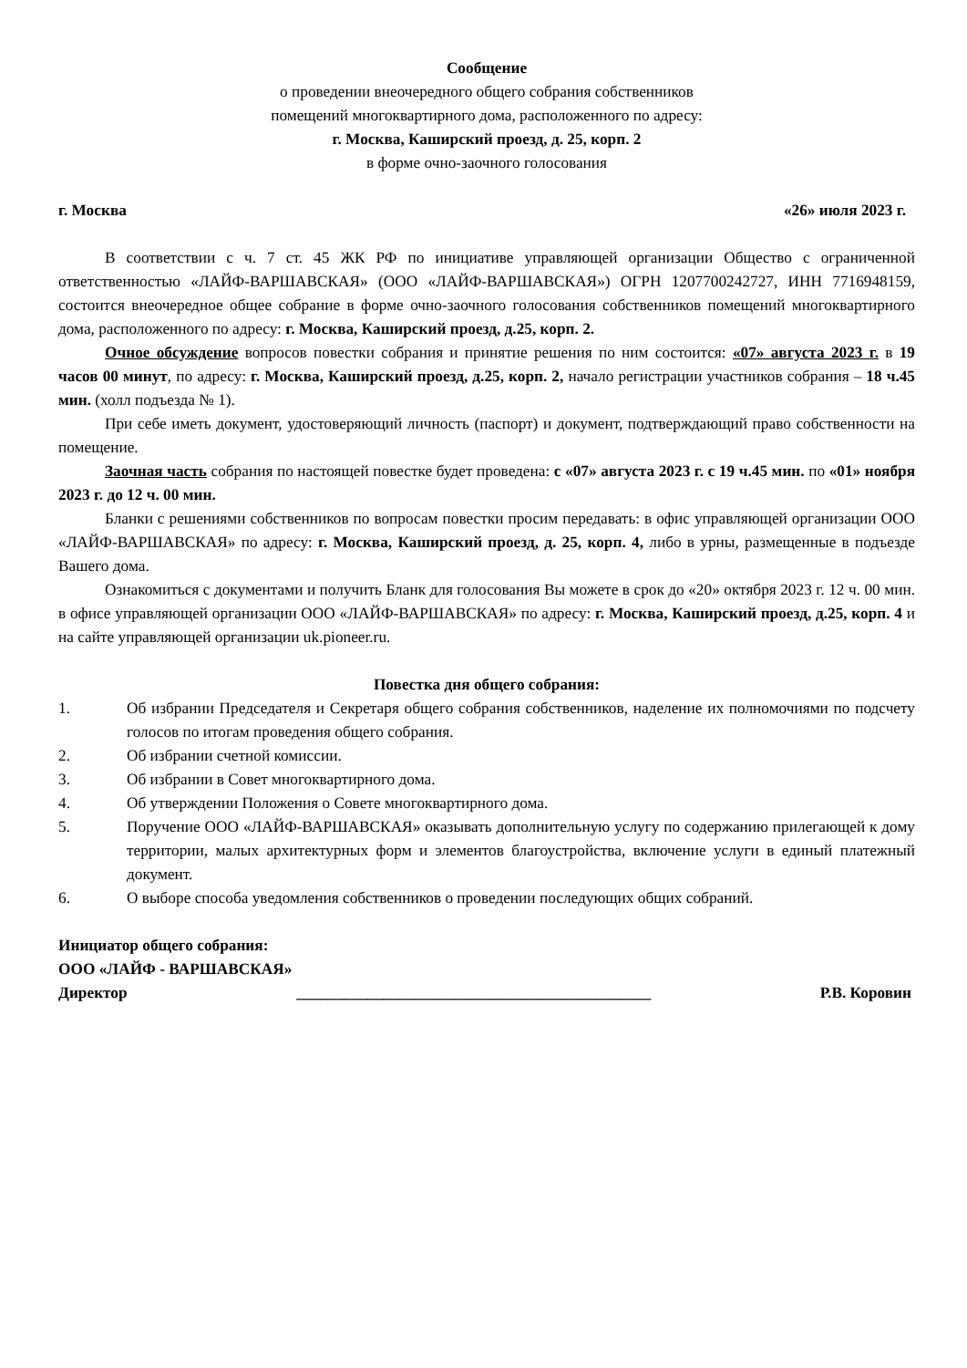Сообщение
о проведении внеочередного общего собрания собственников
помещений многоквартирного дома, расположенного по адресу:
г. Москва, Каширский проезд, д. 25, корп. 2
в форме очно-заочного голосования
г. Москва «26» июля 2023 г.
В соответствии с ч. 7 ст. 45 ЖК РФ по инициативе управляющей организации Общество с ограниченной ответственностью «ЛАЙФ-ВАРШАВСКАЯ» (ООО «ЛАЙФ-ВАРШАВСКАЯ») ОГРН 1207700242727, ИНН 7716948159, состоится внеочередное общее собрание в форме очно-заочного голосования собственников помещений многоквартирного дома, расположенного по адресу: г. Москва, Каширский проезд, д.25, корп. 2.
Очное обсуждение вопросов повестки собрания и принятие решения по ним состоится: «07» августа 2023 г. в 19 часов 00 минут, по адресу: г. Москва, Каширский проезд, д.25, корп. 2, начало регистрации участников собрания – 18 ч.45 мин. (холл подъезда № 1).
При себе иметь документ, удостоверяющий личность (паспорт) и документ, подтверждающий право собственности на помещение.
Заочная часть собрания по настоящей повестке будет проведена: с «07» августа 2023 г. с 19 ч.45 мин. по «01» ноября 2023 г. до 12 ч. 00 мин.
Бланки с решениями собственников по вопросам повестки просим передавать: в офис управляющей организации ООО «ЛАЙФ-ВАРШАВСКАЯ» по адресу: г. Москва, Каширский проезд, д. 25, корп. 4, либо в урны, размещенные в подъезде Вашего дома.
Ознакомиться с документами и получить Бланк для голосования Вы можете в срок до «20» октября 2023 г. 12 ч. 00 мин. в офисе управляющей организации ООО «ЛАЙФ-ВАРШАВСКАЯ» по адресу: г. Москва, Каширский проезд, д.25, корп. 4 и на сайте управляющей организации uk.pioneer.ru.
Повестка дня общего собрания:
1. Об избрании Председателя и Секретаря общего собрания собственников, наделение их полномочиями по подсчету голосов по итогам проведения общего собрания.
2. Об избрании счетной комиссии.
3. Об избрании в Совет многоквартирного дома.
4. Об утверждении Положения о Совете многоквартирного дома.
5. Поручение ООО «ЛАЙФ-ВАРШАВСКАЯ» оказывать дополнительную услугу по содержанию прилегающей к дому территории, малых архитектурных форм и элементов благоустройства, включение услуги в единый платежный документ.
6. О выборе способа уведомления собственников о проведении последующих общих собраний.
Инициатор общего собрания:
ООО «ЛАЙФ - ВАРШАВСКАЯ»
Директор _____________________________________________ Р.В. Коровин